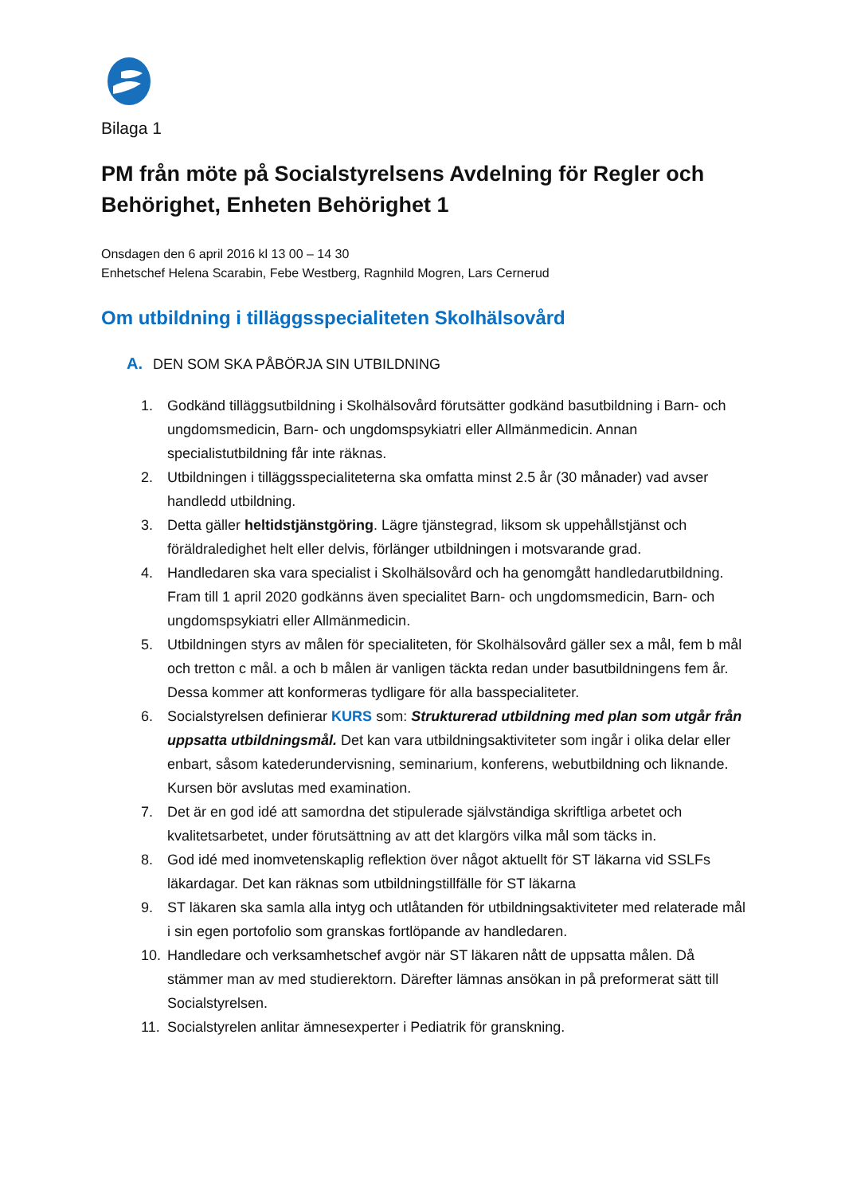Bilaga 1
PM från möte på Socialstyrelsens Avdelning för Regler och Behörighet, Enheten Behörighet 1
Onsdagen den 6 april 2016 kl 13 00 – 14 30
Enhetschef Helena Scarabin, Febe Westberg, Ragnhild Mogren, Lars Cernerud
Om utbildning i tilläggsspecialiteten Skolhälsovård
A. DEN SOM SKA PÅBÖRJA SIN UTBILDNING
1. Godkänd tilläggsutbildning i Skolhälsovård förutsätter godkänd basutbildning i Barn- och ungdomsmedicin, Barn- och ungdomspsykiatri eller Allmänmedicin. Annan specialistutbildning får inte räknas.
2. Utbildningen i tilläggsspecialiteterna ska omfatta minst 2.5 år (30 månader) vad avser handledd utbildning.
3. Detta gäller heltidstjänstgöring. Lägre tjänstegrad, liksom sk uppehållstjänst och föräldraledighet helt eller delvis, förlänger utbildningen i motsvarande grad.
4. Handledaren ska vara specialist i Skolhälsovård och ha genomgått handledarutbildning. Fram till 1 april 2020 godkänns även specialitet Barn- och ungdomsmedicin, Barn- och ungdomspsykiatri eller Allmänmedicin.
5. Utbildningen styrs av målen för specialiteten, för Skolhälsovård gäller sex a mål, fem b mål och tretton c mål. a och b målen är vanligen täckta redan under basutbildningens fem år. Dessa kommer att konformeras tydligare för alla basspecialiteter.
6. Socialstyrelsen definierar KURS som: Strukturerad utbildning med plan som utgår från uppsatta utbildningsmål. Det kan vara utbildningsaktiviteter som ingår i olika delar eller enbart, såsom katederundervisning, seminarium, konferens, webutbildning och liknande. Kursen bör avslutas med examination.
7. Det är en god idé att samordna det stipulerade självständiga skriftliga arbetet och kvalitetsarbetet, under förutsättning av att det klargörs vilka mål som täcks in.
8. God idé med inomvetenskaplig reflektion över något aktuellt för ST läkarna vid SSLFs läkardagar. Det kan räknas som utbildningstillfälle för ST läkarna
9. ST läkaren ska samla alla intyg och utlåtanden för utbildningsaktiviteter med relaterade mål i sin egen portofolio som granskas fortlöpande av handledaren.
10. Handledare och verksamhetschef avgör när ST läkaren nått de uppsatta målen. Då stämmer man av med studierektorn. Därefter lämnas ansökan in på preformerat sätt till Socialstyrelsen.
11. Socialstyrelen anlitar ämnesexperter i Pediatrik för granskning.